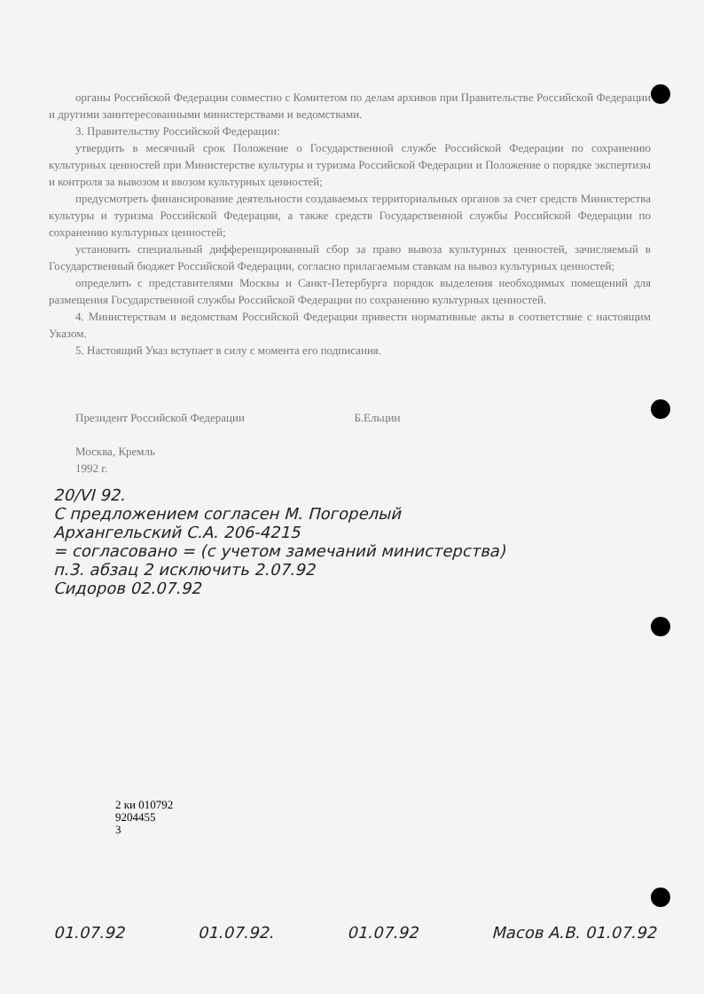органы Российской Федерации совместно с Комитетом по делам архивов при Правительстве Российской Федерации и другими заинтересованными министерствами и ведомствами.
3. Правительству Российской Федерации:
утвердить в месячный срок Положение о Государственной службе Российской Федерации по сохранению культурных ценностей при Министерстве культуры и туризма Российской Федерации и Положение о порядке экспертизы и контроля за вывозом и ввозом культурных ценностей;
предусмотреть финансирование деятельности создаваемых территориальных органов за счет средств Министерства культуры и туризма Российской Федерации, а также средств Государственной службы Российской Федерации по сохранению культурных ценностей;
установить специальный дифференцированный сбор за право вывоза культурных ценностей, зачисляемый в Государственный бюджет Российской Федерации, согласно прилагаемым ставкам на вывоз культурных ценностей;
определить с представителями Москвы и Санкт-Петербурга порядок выделения необходимых помещений для размещения Государственной службы Российской Федерации по сохранению культурных ценностей.
4. Министерствам и ведомствам Российской Федерации привести нормативные акты в соответствие с настоящим Указом.
5. Настоящий Указ вступает в силу с момента его подписания.
Президент Российской Федерации Б.Ельцин
Москва, Кремль
1992 г.
20/VI 92.
С предложением согласен М. Погорелый
Архангельский С.А. 206-4215
= согласовано = (с учетом замечаний министерства)
п.3. абзац 2 исключить 2.07.92
Сидоров 02.07.92
2 ки 010792
9204455
3
01.07.92 01.07.92. 01.07.92 Масов А.В. 01.07.92